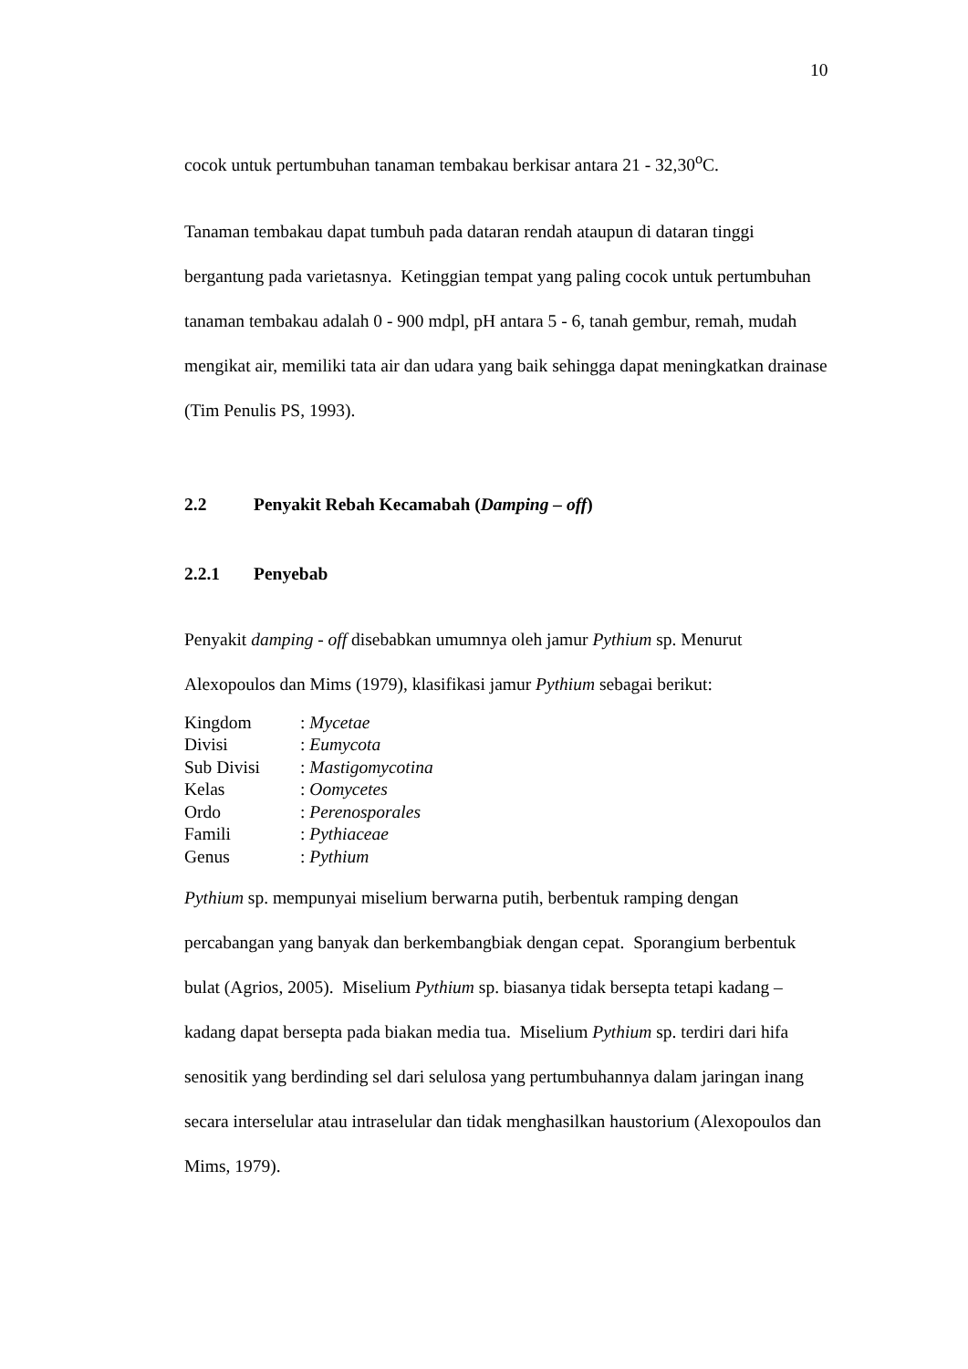10
cocok untuk pertumbuhan tanaman tembakau berkisar antara 21 - 32,30<sup>o</sup>C.
Tanaman tembakau dapat tumbuh pada dataran rendah ataupun di dataran tinggi bergantung pada varietasnya. Ketinggian tempat yang paling cocok untuk pertumbuhan tanaman tembakau adalah 0 - 900 mdpl, pH antara 5 - 6, tanah gembur, remah, mudah mengikat air, memiliki tata air dan udara yang baik sehingga dapat meningkatkan drainase (Tim Penulis PS, 1993).
2.2 Penyakit Rebah Kecamabah (Damping – off)
2.2.1 Penyebab
Penyakit damping - off disebabkan umumnya oleh jamur Pythium sp. Menurut Alexopoulos dan Mims (1979), klasifikasi jamur Pythium sebagai berikut:
| Kingdom | : Mycetae |
| Divisi | : Eumycota |
| Sub Divisi | : Mastigomycotina |
| Kelas | : Oomycetes |
| Ordo | : Perenosporales |
| Famili | : Pythiaceae |
| Genus | : Pythium |
Pythium sp. mempunyai miselium berwarna putih, berbentuk ramping dengan percabangan yang banyak dan berkembangbiak dengan cepat. Sporangium berbentuk bulat (Agrios, 2005). Miselium Pythium sp. biasanya tidak bersepta tetapi kadang – kadang dapat bersepta pada biakan media tua. Miselium Pythium sp. terdiri dari hifa senositik yang berdinding sel dari selulosa yang pertumbuhannya dalam jaringan inang secara interselular atau intraselular dan tidak menghasilkan haustorium (Alexopoulos dan Mims, 1979).